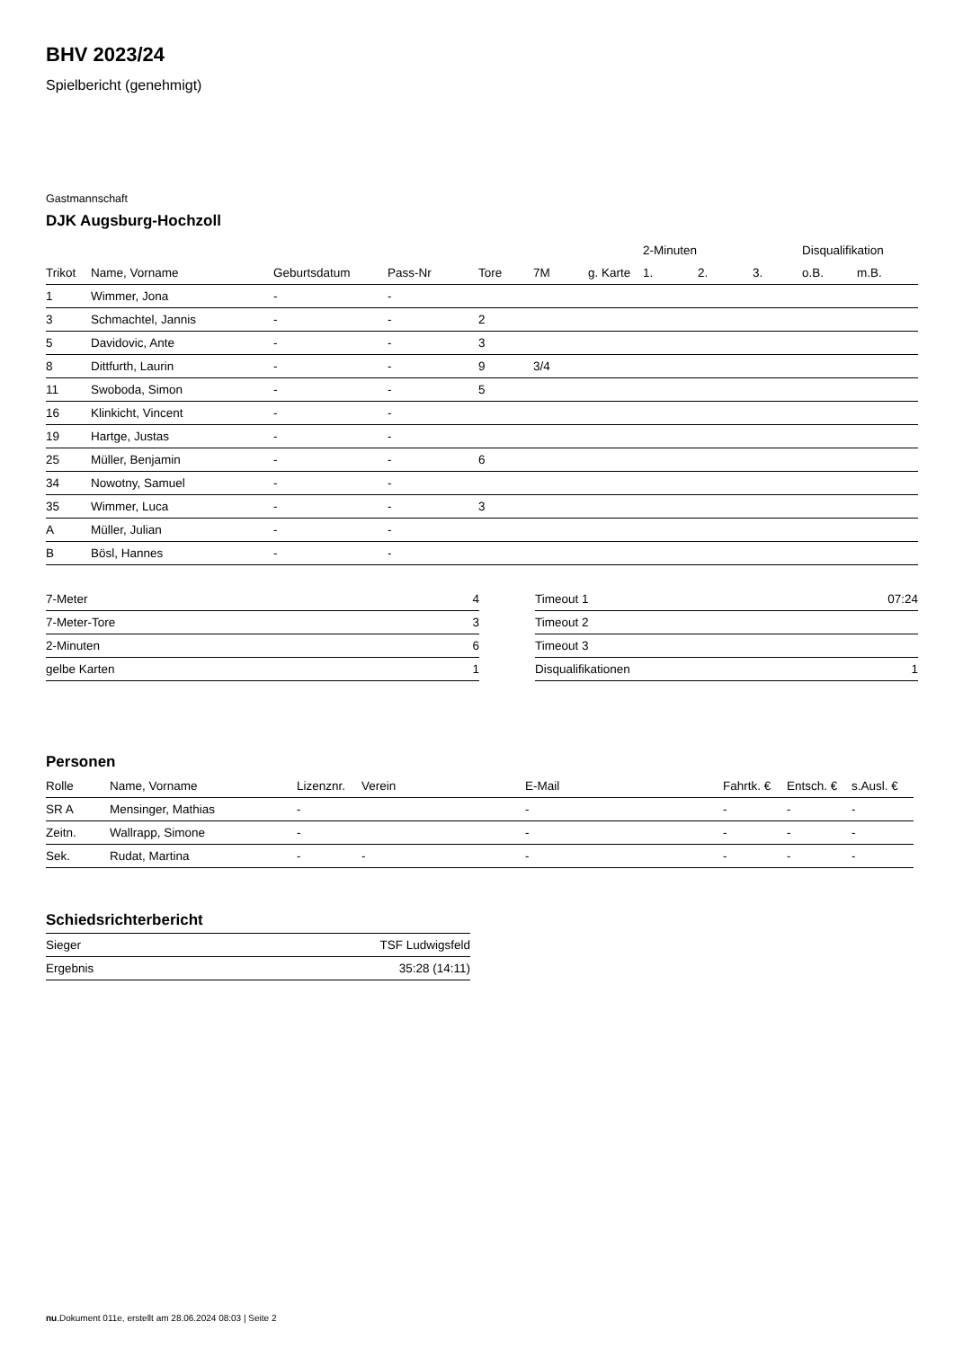BHV 2023/24
Spielbericht (genehmigt)
Gastmannschaft
DJK Augsburg-Hochzoll
| | | | | | | | 2-Minuten | | | Disqualifikation | |
| --- | --- | --- | --- | --- | --- | --- | --- | --- | --- | --- | --- |
| Trikot | Name, Vorname | Geburtsdatum | Pass-Nr | Tore | 7M | g. Karte | 1. | 2. | 3. | o.B. | m.B. |
| 1 | Wimmer, Jona | - | - | | | | | | | | |
| 3 | Schmachtel, Jannis | - | - | 2 | | | | | | | |
| 5 | Davidovic, Ante | - | - | 3 | | | | | | | |
| 8 | Dittfurth, Laurin | - | - | 9 | 3/4 | | | | | | |
| 11 | Swoboda, Simon | - | - | 5 | | | | | | | |
| 16 | Klinkicht, Vincent | - | - | | | | | | | | |
| 19 | Hartge, Justas | - | - | | | | | | | | |
| 25 | Müller, Benjamin | - | - | 6 | | | | | | | |
| 34 | Nowotny, Samuel | - | - | | | | | | | | |
| 35 | Wimmer, Luca | - | - | 3 | | | | | | | |
| A | Müller, Julian | - | - | | | | | | | | |
| B | Bösl, Hannes | - | - | | | | | | | | |
| 7-Meter | 4 |
| 7-Meter-Tore | 3 |
| 2-Minuten | 6 |
| gelbe Karten | 1 |
| Timeout 1 | 07:24 |
| Timeout 2 | |
| Timeout 3 | |
| Disqualifikationen | 1 |
Personen
| Rolle | Name, Vorname | Lizenznr. | Verein | E-Mail | Fahrtk. € | Entsch. € | s.Ausl. € |
| --- | --- | --- | --- | --- | --- | --- | --- |
| SR A | Mensinger, Mathias | - | | - | - | - | - |
| Zeitn. | Wallrapp, Simone | - | | - | - | - | - |
| Sek. | Rudat, Martina | - | - | - | - | - | - |
Schiedsrichterbericht
| Sieger | TSF Ludwigsfeld |
| Ergebnis | 35:28 (14:11) |
nu.Dokument 011e, erstellt am 28.06.2024 08:03 | Seite 2